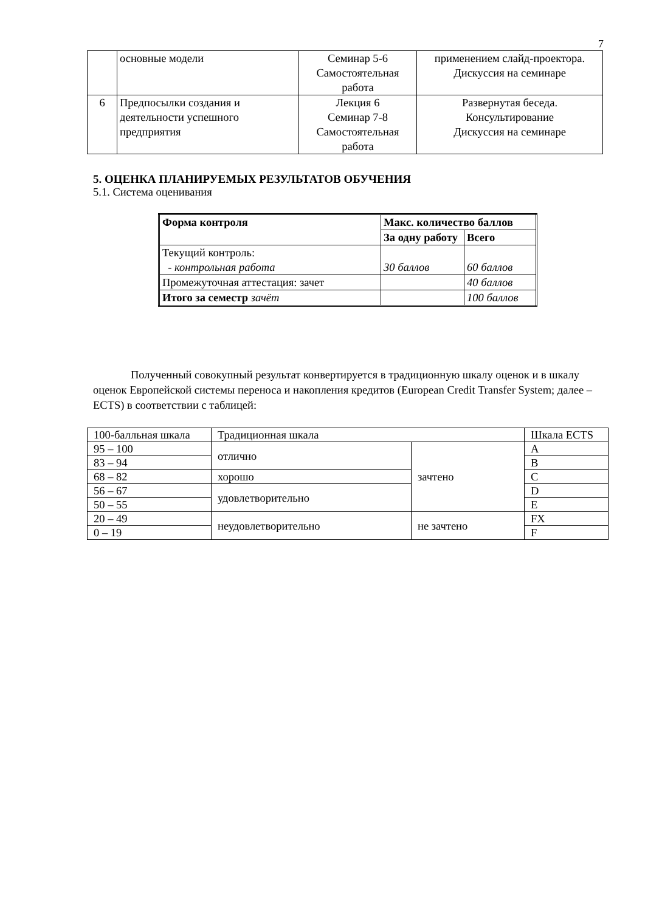7
| | основные модели | Семинар 5-6 Самостоятельная работа | применением слайд-проектора. Дискуссия на семинаре |
| 6 | Предпосылки создания и деятельности успешного предприятия | Лекция 6 Семинар 7-8 Самостоятельная работа | Развернутая беседа. Консультирование Дискуссия на семинаре |
5. ОЦЕНКА ПЛАНИРУЕМЫХ РЕЗУЛЬТАТОВ ОБУЧЕНИЯ
5.1. Система оценивания
| Форма контроля | Макс. количество баллов | |
| --- | --- | --- |
| | За одну работу | Всего |
| Текущий контроль: - контрольная работа | 30 баллов | 60 баллов |
| Промежуточная аттестация: зачет | | 40 баллов |
| Итого за семестр зачёт | | 100 баллов |
Полученный совокупный результат конвертируется в традиционную шкалу оценок и в шкалу оценок Европейской системы переноса и накопления кредитов (European Credit Transfer System; далее – ECTS) в соответствии с таблицей:
| 100-балльная шкала | Традиционная шкала | | Шкала ECTS |
| 95 – 100 | отлично | зачтено | A |
| 83 – 94 | | | B |
| 68 – 82 | хорошо | | C |
| 56 – 67 | удовлетворительно | | D |
| 50 – 55 | | | E |
| 20 – 49 | неудовлетворительно | не зачтено | FX |
| 0 – 19 | | | F |